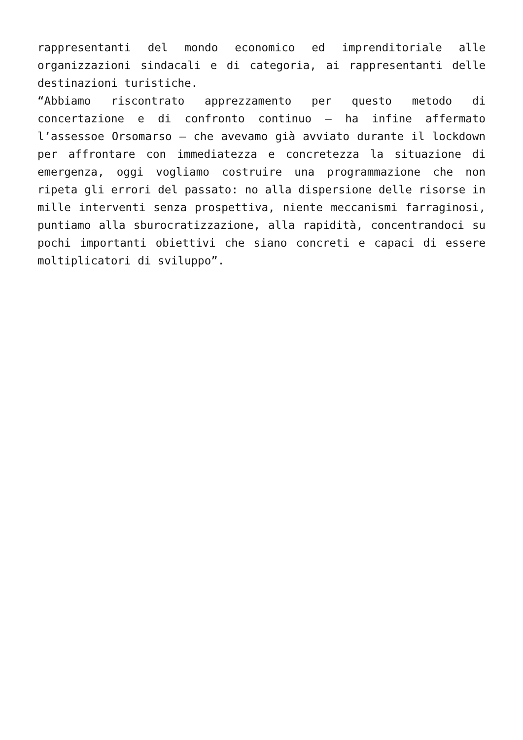rappresentanti del mondo economico ed imprenditoriale alle organizzazioni sindacali e di categoria, ai rappresentanti delle destinazioni turistiche.
“Abbiamo riscontrato apprezzamento per questo metodo di concertazione e di confronto continuo – ha infine affermato l’assessoe Orsomarso – che avevamo già avviato durante il lockdown per affrontare con immediatezza e concretezza la situazione di emergenza, oggi vogliamo costruire una programmazione che non ripeta gli errori del passato: no alla dispersione delle risorse in mille interventi senza prospettiva, niente meccanismi farraginosi, puntiamo alla sburocratizzazione, alla rapidità, concentrandoci su pochi importanti obiettivi che siano concreti e capaci di essere moltiplicatori di sviluppo”.